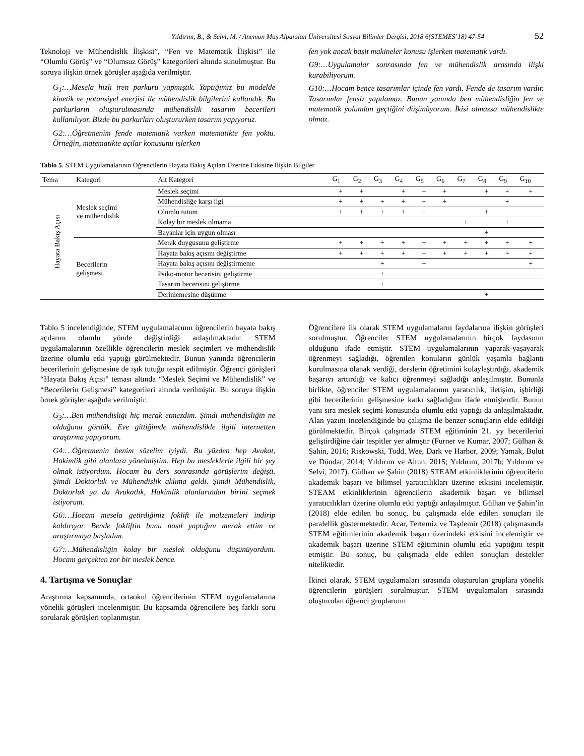Yıldırım, B., & Selvi, M. / Anemon Muş Alparslan Üniversitesi Sosyal Bilimler Dergisi, 2018 6(STEMES’18) 47-54 52
Teknoloji ve Mühendislik İlişkisi”, “Fen ve Matematik İlişkisi” ile “Olumlu Görüş” ve “Olumsuz Görüş” kategorileri altında sunulmuştur. Bu soruya ilişkin örnek görüşler aşağıda verilmiştir.
G<sub>1</sub>:…Mesela hızlı tren parkuru yapmıştık. Yaptığımız bu modelde kinetik ve potansiyel enerjisi ile mühendislik bilgilerini kullandık. Bu parkurların oluşturulmasında mühendislik tasarım becerileri kullanılıyor. Bizde bu parkurları oluştururken tasarım yapıyoruz.
G2:…Öğretmenim fende matematik varken matematikte fen yoktu. Örneğin, matematikte açılar konusunu işlerken
fen yok ancak basit makineler konusu işlerken matematik vardı.
G9:…Uygulamalar sonrasında fen ve mühendislik arasında ilişki kurabiliyorum.
G10:…Hocam bence tasarımlar içinde fen vardı. Fende de tasarım vardır. Tasarımlar fensiz yapılamaz. Bunun yanında ben mühendisliğin fen ve matematik yolundan geçtiğini düşünüyorum. İkisi olmazsa mühendislikte olmaz.
Tablo 5. STEM Uygulamalarının Öğrencilerin Hayata Bakış Açıları Üzerine Etkisine İlişkin Bilgiler
| Tema | Kategori | Alt Kategori | G<sub>1</sub> | G<sub>2</sub> | G<sub>3</sub> | G<sub>4</sub> | G<sub>5</sub> | G<sub>6</sub> | G<sub>7</sub> | G<sub>8</sub> | G<sub>9</sub> | G<sub>10</sub> |
| --- | --- | --- | --- | --- | --- | --- | --- | --- | --- | --- | --- | --- |
| Hayata Bakış Açısı | Meslek seçimi ve mühendislik | Meslek seçimi | + | + | | + | + | + | | + | + | + |
| | | Mühendisliğe karşı ilgi | + | + | + | + | + | + | | | + | |
| | | Olumlu tutum | + | + | + | + | + | | | + | | |
| | | Kolay bir meslek olmama | | | | | | | + | | + | |
| | | Bayanlar için uygun olması | | | | | | | | + | | |
| | Becerilerin gelişmesi | Merak duygusunu geliştirme | + | + | + | + | + | + | + | + | + | + |
| | | Hayata bakış açısını değiştirme | + | + | + | + | + | + | + | + | + | + |
| | | Hayata bakış açısını değiştirmeme | | | + | | + | | | | | + |
| | | Psiko-motor becerisini geliştirme | | | + | | | | | | | |
| | | Tasarım becerisini geliştirme | | | + | | | | | | | |
| | | Derinlemesine düşünme | | | | | | | | + | | |
Tablo 5 incelendiğinde, STEM uygulamalarının öğrencilerin hayata bakış açılarını olumlu yönde değiştirdiği anlaşılmaktadır. STEM uygulamalarının özellikle öğrencilerin meslek seçimleri ve mühendislik üzerine olumlu etki yaptığı görülmektedir. Bunun yanında öğrencilerin becerilerinin gelişmesine de ışık tutuğu tespit edilmiştir. Öğrenci görüşleri “Hayata Bakış Açısı” teması altında “Meslek Seçimi ve Mühendislik” ve “Becerilerin Gelişmesi” kategorileri altında verilmiştir. Bu soruya ilişkin örnek görüşler aşağıda verilmiştir.
G<sub>3</sub>:…Ben mühendisliği hiç merak etmezdim. Şimdi mühendisliğin ne olduğunu gördük. Eve gittiğimde mühendislikle ilgili internetten araştırma yapıyorum.
G4:…Öğretmenin benim sözelim iyiydi. Bu yüzden hep Avukat, Hakimlik gibi alanlara yönelmiştim. Hep bu mesleklerle ilgili bir şey olmak istiyordum. Hocam bu ders sonrasında görüşlerim değişti. Şimdi Doktorluk ve Mühendislik aklıma geldi. Şimdi Mühendislik, Doktorluk ya da Avukatlık, Hakimlik alanlarından birini seçmek istiyorum.
G6:…Hocam mesela getirdiğiniz foklift ile malzemeleri indirip kaldırıyor. Bende fokliftin bunu nasıl yaptığını merak ettim ve araştırmaya başladım.
G7:…Mühendisliğin kolay bir meslek olduğunu düşünüyordum. Hocam gerçekten zor bir meslek bence.
4. Tartışma ve Sonuçlar
Araştırma kapsamında, ortaokul öğrencilerinin STEM uygulamalarına yönelik görüşleri incelenmiştir. Bu kapsamda öğrencilere beş farklı soru sorularak görüşleri toplanmıştır.
Öğrencilere ilk olarak STEM uygulamaların faydalarına ilişkin görüşleri sorulmuştur. Öğrenciler STEM uygulamalarının birçok faydasının olduğunu ifade etmiştir. STEM uygulamalarının yaparak-yaşayarak öğrenmeyi sağladığı, öğrenilen konuların günlük yaşamla bağlantı kurulmasına olanak verdiği, derslerin öğretimini kolaylaştırdığı, akademik başarıyı arttırdığı ve kalıcı öğrenmeyi sağladığı anlaşılmıştır. Bununla birlikte, öğrenciler STEM uygulamalarının yaratıcılık, iletişim, işbirliği gibi becerilerinin gelişmesine katkı sağladığını ifade etmişlerdir. Bunun yanı sıra meslek seçimi konusunda olumlu etki yaptığı da anlaşılmaktadır. Alan yazını incelendiğinde bu çalışma ile benzer sonuçların elde edildiği görülmektedir. Birçok çalışmada STEM eğitiminin 21. yy becerilerini geliştirdiğine dair tespitler yer almıştır (Furner ve Kumar, 2007; Gülhan & Şahin, 2016; Riskowski, Todd, Wee, Dark ve Harbor, 2009; Yamak, Bulut ve Dündar, 2014; Yıldırım ve Altun, 2015; Yıldırım, 2017b; Yıldırım ve Selvi, 2017). Gülhan ve Şahin (2018) STEAM etkinliklerinin öğrencilerin akademik başarı ve bilimsel yaratıcılıkları üzerine etkisini incelemiştir. STEAM etkinliklerinin öğrencilerin akademik başarı ve bilimsel yaratıcılıkları üzerine olumlu etki yaptığı anlaşılmıştır. Gülhan ve Şahin’in (2018) elde edilen bu sonuç, bu çalışmada elde edilen sonuçları ile paralellik göstermektedir. Acar, Tertemiz ve Taşdemir (2018) çalışmasında STEM eğitimlerinin akademik başarı üzerindeki etkisini incelemiştir ve akademik başarı üzerine STEM eğitiminin olumlu etki yaptığını tespit etmiştir. Bu sonuç, bu çalışmada elde edilen sonuçları destekler niteliktedir.
İkinci olarak, STEM uygulamaları sırasında oluşturulan gruplara yönelik öğrencilerin görüşleri sorulmuştur. STEM uygulamaları sırasında oluşturulan öğrenci gruplarının